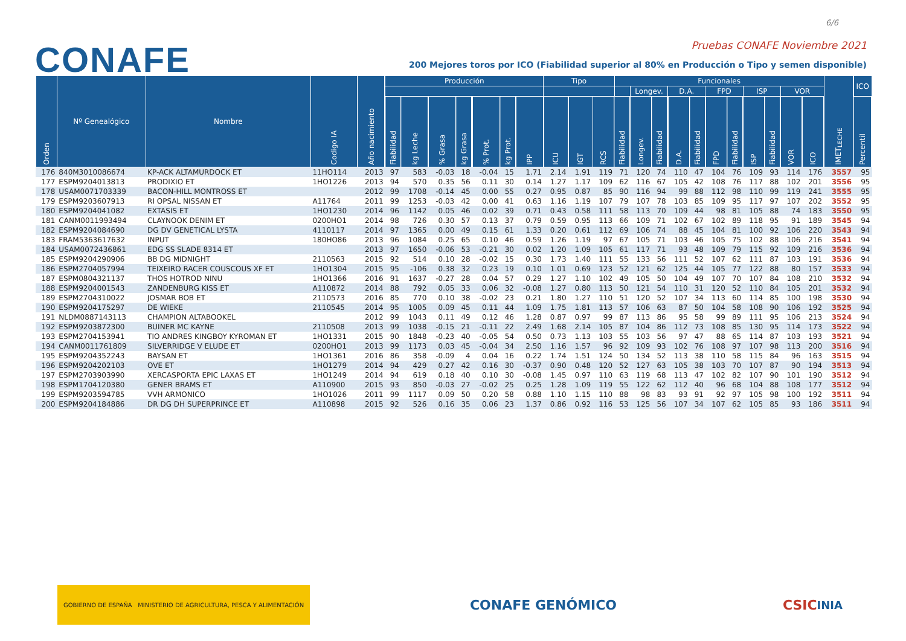6/6
CONAFE
Pruebas CONAFE Noviembre 2021
200 Mejores toros por ICO (Fiabilidad superior al 80% en Producción o Tipo y semen disponible)
| Orden | Nº Genealógico | Nombre | Codigo IA | Año nacimiento | Producción | | | | | | | Tipo | | | Funcionales | | | | | | | | | | | IMET<sub>LECHE</sub> | ICO |
| --- | --- | --- | --- | --- | --- | --- | --- | --- | --- | --- | --- | --- | --- | --- | --- | --- | --- | --- | --- | --- | --- | --- | --- | --- | --- | --- | --- |
| | | | | | | | | | | | | | | | | Longev. | | D.A. | | FPD | | ISP | | VOR | | | |
| | | | | | Fiabilidad | kg Leche | % Grasa | kg Grasa | % Prot. | kg Prot. | IPP | ICU | IGT | RCS | Fiabilidad | Longev. | Fiabilidad | D.A. | Fiabilidad | FPD | Fiabilidad | ISP | Fiabilidad | VOR | ICO | | Percentil |
| 176 | 840M3010086674 | KP-ACK ALTAMURDOCK ET | 11HO114 | 2013 | 97 | 583 | -0.03 | 18 | -0.04 | 15 | 1.71 | 2.14 | 1.91 | 119 | 71 | 120 | 74 | 110 | 47 | 104 | 76 | 109 | 93 | 114 | 176 | 3557 | 95 |
| 177 | ESPM9204013813 | PRODIXIO ET | 1HO1226 | 2013 | 94 | 570 | 0.35 | 56 | 0.11 | 30 | 0.14 | 1.27 | 1.17 | 109 | 62 | 116 | 67 | 105 | 42 | 108 | 76 | 117 | 88 | 102 | 201 | 3556 | 95 |
| 178 | USAM0071703339 | BACON-HILL MONTROSS ET | | 2012 | 99 | 1708 | -0.14 | 45 | 0.00 | 55 | 0.27 | 0.95 | 0.87 | 85 | 90 | 116 | 94 | 99 | 88 | 112 | 98 | 110 | 99 | 119 | 241 | 3555 | 95 |
| 179 | ESPM9203607913 | RI OPSAL NISSAN ET | A11764 | 2011 | 99 | 1253 | -0.03 | 42 | 0.00 | 41 | 0.63 | 1.16 | 1.19 | 107 | 79 | 107 | 78 | 103 | 85 | 109 | 95 | 117 | 97 | 107 | 202 | 3552 | 95 |
| 180 | ESPM9204041082 | EXTASIS ET | 1HO1230 | 2014 | 96 | 1142 | 0.05 | 46 | 0.02 | 39 | 0.71 | 0.43 | 0.58 | 111 | 58 | 113 | 70 | 109 | 44 | 98 | 81 | 105 | 88 | 74 | 183 | 3550 | 95 |
| 181 | CANM0011993494 | CLAYNOOK DENIM ET | 0200HO1 | 2014 | 98 | 726 | 0.30 | 57 | 0.13 | 37 | 0.79 | 0.59 | 0.95 | 113 | 66 | 109 | 71 | 102 | 67 | 102 | 89 | 118 | 95 | 91 | 189 | 3545 | 94 |
| 182 | ESPM9204084690 | DG DV GENETICAL LYSTA | 4110117 | 2014 | 97 | 1365 | 0.00 | 49 | 0.15 | 61 | 1.33 | 0.20 | 0.61 | 112 | 69 | 106 | 74 | 88 | 45 | 104 | 81 | 100 | 92 | 106 | 220 | 3543 | 94 |
| 183 | FRAM5363617632 | INPUT | 180HO86 | 2013 | 96 | 1084 | 0.25 | 65 | 0.10 | 46 | 0.59 | 1.26 | 1.19 | 97 | 67 | 105 | 71 | 103 | 46 | 105 | 75 | 102 | 88 | 106 | 216 | 3541 | 94 |
| 184 | USAM0072436861 | EDG SS SLADE 8314 ET | | 2013 | 97 | 1650 | -0.06 | 53 | -0.21 | 30 | 0.02 | 1.20 | 1.09 | 105 | 61 | 117 | 71 | 93 | 48 | 109 | 79 | 115 | 92 | 109 | 216 | 3536 | 94 |
| 185 | ESPM9204290906 | BB DG MIDNIGHT | 2110563 | 2015 | 92 | 514 | 0.10 | 28 | -0.02 | 15 | 0.30 | 1.73 | 1.40 | 111 | 55 | 133 | 56 | 111 | 52 | 107 | 62 | 111 | 87 | 103 | 191 | 3536 | 94 |
| 186 | ESPM2704057994 | TEIXEIRO RACER COUSCOUS XF ET | 1HO1304 | 2015 | 95 | -106 | 0.38 | 32 | 0.23 | 19 | 0.10 | 1.01 | 0.69 | 123 | 52 | 121 | 62 | 125 | 44 | 105 | 77 | 122 | 88 | 80 | 157 | 3533 | 94 |
| 187 | ESPM0804321137 | THOS HOTROD NINU | 1HO1366 | 2016 | 91 | 1637 | -0.27 | 28 | 0.04 | 57 | 0.29 | 1.27 | 1.10 | 102 | 49 | 105 | 50 | 104 | 49 | 107 | 70 | 107 | 84 | 108 | 210 | 3532 | 94 |
| 188 | ESPM9204001543 | ZANDENBURG KISS ET | A110872 | 2014 | 88 | 792 | 0.05 | 33 | 0.06 | 32 | -0.08 | 1.27 | 0.80 | 113 | 50 | 121 | 54 | 110 | 31 | 120 | 52 | 110 | 84 | 105 | 201 | 3532 | 94 |
| 189 | ESPM2704310022 | JOSMAR BOB ET | 2110573 | 2016 | 85 | 770 | 0.10 | 38 | -0.02 | 23 | 0.21 | 1.80 | 1.27 | 110 | 51 | 120 | 52 | 107 | 34 | 113 | 60 | 114 | 85 | 100 | 198 | 3530 | 94 |
| 190 | ESPM9204175297 | DE WIEKE | 2110545 | 2014 | 95 | 1005 | 0.09 | 45 | 0.11 | 44 | 1.09 | 1.75 | 1.81 | 113 | 57 | 106 | 63 | 87 | 50 | 104 | 58 | 108 | 90 | 106 | 192 | 3525 | 94 |
| 191 | NLDM0887143113 | CHAMPION ALTABOOKEL | | 2012 | 99 | 1043 | 0.11 | 49 | 0.12 | 46 | 1.28 | 0.87 | 0.97 | 99 | 87 | 113 | 86 | 95 | 58 | 99 | 89 | 111 | 95 | 106 | 213 | 3524 | 94 |
| 192 | ESPM9203872300 | BUINER MC KAYNE | 2110508 | 2013 | 99 | 1038 | -0.15 | 21 | -0.11 | 22 | 2.49 | 1.68 | 2.14 | 105 | 87 | 104 | 86 | 112 | 73 | 108 | 85 | 130 | 95 | 114 | 173 | 3522 | 94 |
| 193 | ESPM2704153941 | TIO ANDRES KINGBOY KYROMAN ET | 1HO1331 | 2015 | 90 | 1848 | -0.23 | 40 | -0.05 | 54 | 0.50 | 0.73 | 1.13 | 103 | 55 | 103 | 56 | 97 | 47 | 88 | 65 | 114 | 87 | 103 | 193 | 3521 | 94 |
| 194 | CANM0011761809 | SILVERRIDGE V ELUDE ET | 0200HO1 | 2013 | 99 | 1173 | 0.03 | 45 | -0.04 | 34 | 2.50 | 1.16 | 1.57 | 96 | 92 | 109 | 93 | 102 | 76 | 108 | 97 | 107 | 98 | 113 | 200 | 3516 | 94 |
| 195 | ESPM9204352243 | BAYSAN ET | 1HO1361 | 2016 | 86 | 358 | -0.09 | 4 | 0.04 | 16 | 0.22 | 1.74 | 1.51 | 124 | 50 | 134 | 52 | 113 | 38 | 110 | 58 | 115 | 84 | 96 | 163 | 3515 | 94 |
| 196 | ESPM9204202103 | OVE ET | 1HO1279 | 2014 | 94 | 429 | 0.27 | 42 | 0.16 | 30 | -0.37 | 0.90 | 0.48 | 120 | 52 | 127 | 63 | 105 | 38 | 103 | 70 | 107 | 87 | 90 | 194 | 3513 | 94 |
| 197 | ESPM2703903990 | XERCASPORTA EPIC LAXAS ET | 1HO1249 | 2014 | 94 | 619 | 0.18 | 40 | 0.10 | 30 | -0.08 | 1.45 | 0.97 | 110 | 63 | 119 | 68 | 113 | 47 | 102 | 82 | 107 | 90 | 101 | 190 | 3512 | 94 |
| 198 | ESPM1704120380 | GENER BRAMS ET | A110900 | 2015 | 93 | 850 | -0.03 | 27 | -0.02 | 25 | 0.25 | 1.28 | 1.09 | 119 | 55 | 122 | 62 | 112 | 40 | 96 | 68 | 104 | 88 | 108 | 177 | 3512 | 94 |
| 199 | ESPM9203594785 | VVH ARMONICO | 1HO1026 | 2011 | 99 | 1117 | 0.09 | 50 | 0.20 | 58 | 0.88 | 1.10 | 1.15 | 110 | 88 | 98 | 83 | 93 | 91 | 92 | 97 | 105 | 98 | 100 | 192 | 3511 | 94 |
| 200 | ESPM9204184886 | DR DG DH SUPERPRINCE ET | A110898 | 2015 | 92 | 526 | 0.16 | 35 | 0.06 | 23 | 1.37 | 0.86 | 0.92 | 116 | 53 | 125 | 56 | 107 | 34 | 107 | 62 | 105 | 85 | 93 | 186 | 3511 | 94 |
GOBIERNO DE ESPAÑA MINISTERIO DE AGRICULTURA, PESCA Y ALIMENTACIÓN
CONAFE GENÓMICO CSIC INIA